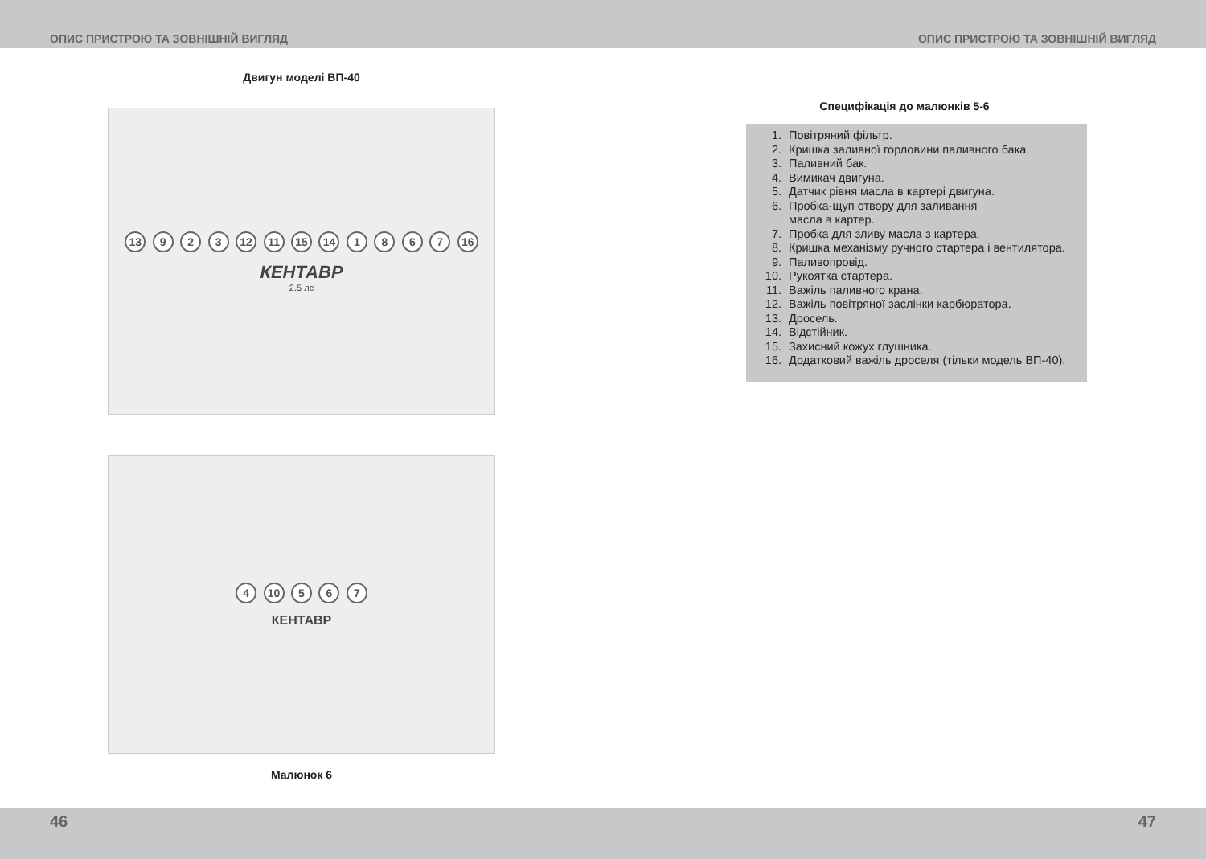ОПИС ПРИСТРОЮ ТА ЗОВНІШНІЙ ВИГЛЯД ОПИС ПРИСТРОЮ ТА ЗОВНІШНІЙ ВИГЛЯД
Двигун моделі ВП-40
13 9 2 3 12 11 15 14 1 8 6 7 16
КЕНТАВР
2.5 лс
4 10 5 6 7
КЕНТАВР
Малюнок 6
Специфікація до малюнків 5-6
1. Повітряний фільтр.
2. Кришка заливної горловини паливного бака.
3. Паливний бак.
4. Вимикач двигуна.
5. Датчик рівня масла в картері двигуна.
6. Пробка-щуп отвору для заливання
масла в картер.
7. Пробка для зливу масла з картера.
8. Кришка механізму ручного стартера і вентилятора.
9. Паливопровід.
10. Рукоятка стартера.
11. Важіль паливного крана.
12. Важіль повітряної заслінки карбюратора.
13. Дросель.
14. Відстійник.
15. Захисний кожух глушника.
16. Додатковий важіль дроселя (тільки модель ВП-40).
46 47